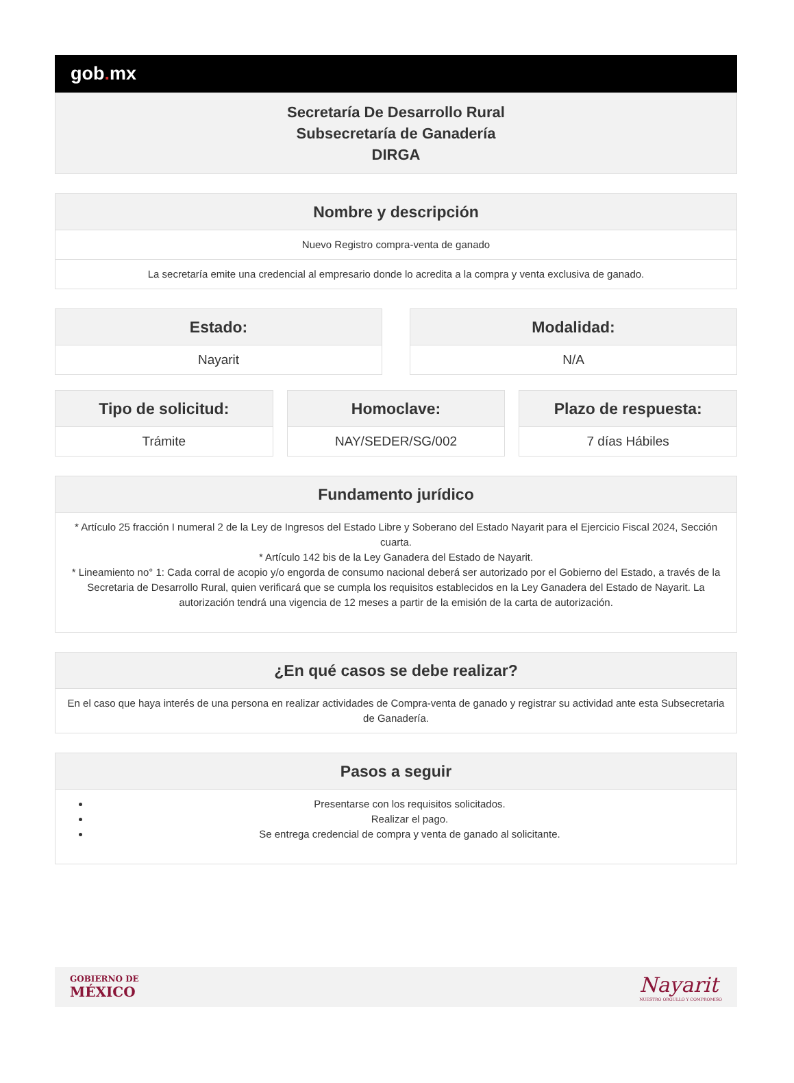gob. mx
Secretaría De Desarrollo Rural
Subsecretaría de Ganadería
DIRGA
| Nombre y descripción |
| --- |
| Nuevo Registro compra-venta de ganado |
| La secretaría emite una credencial al empresario donde lo acredita a la compra y venta exclusiva de ganado. |
| Estado: |
| --- |
| Nayarit |
| Modalidad: |
| --- |
| N/A |
| Tipo de solicitud: |
| --- |
| Trámite |
| Homoclave: |
| --- |
| NAY/SEDER/SG/002 |
| Plazo de respuesta: |
| --- |
| 7 días Hábiles |
| Fundamento jurídico |
| --- |
| * Artículo 25 fracción I numeral 2 de la Ley de Ingresos del Estado Libre y Soberano del Estado Nayarit para el Ejercicio Fiscal 2024, Sección cuarta. * Artículo 142 bis de la Ley Ganadera del Estado de Nayarit. * Lineamiento no° 1: Cada corral de acopio y/o engorda de consumo nacional deberá ser autorizado por el Gobierno del Estado, a través de la Secretaria de Desarrollo Rural, quien verificará que se cumpla los requisitos establecidos en la Ley Ganadera del Estado de Nayarit. La autorización tendrá una vigencia de 12 meses a partir de la emisión de la carta de autorización. |
| ¿En qué casos se debe realizar? |
| --- |
| En el caso que haya interés de una persona en realizar actividades de Compra-venta de ganado y registrar su actividad ante esta Subsecretaria de Ganadería. |
| Pasos a seguir |
| --- |
| Presentarse con los requisitos solicitados. Realizar el pago. Se entrega credencial de compra y venta de ganado al solicitante. |
GOBIERNO DE
MÉXICO
Nayarit
NUESTRO ORGULLO Y COMPROMISO